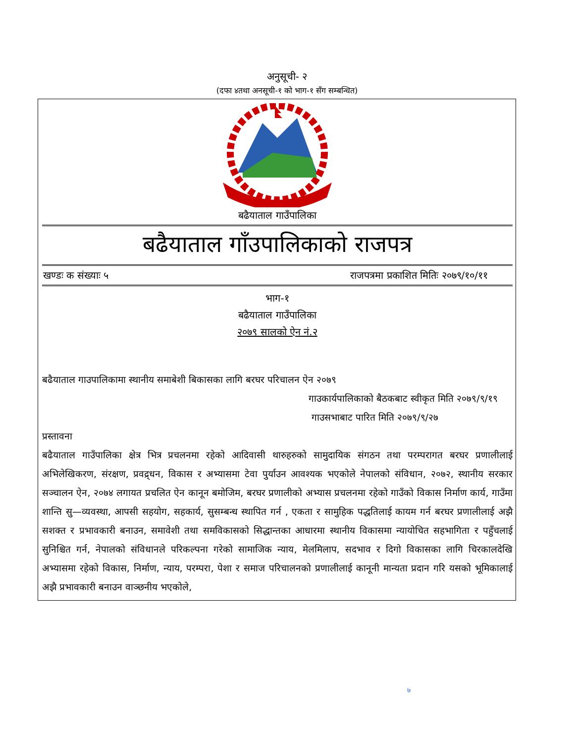अनुसूची- २
(दफा ४तथा अनसूची-१ को भाग-१ सँग सम्बन्धित)
बढैयाताल गाउँपालिका
बढैयाताल गाँउपालिकाको राजपत्र
खण्डः क संख्याः ५ राजपत्रमा प्रकाशित मितिः २०७९/१०/११
भाग-१
बढैयाताल गाउँपालिका
२०७९ सालको ऐन नं.२
बढैयाताल गाउपालिकामा स्थानीय समाबेशी बिकासका लागि बरघर परिचालन ऐन २०७९
गाउकार्यपालिकाको बैठकबाट स्वीकृत मिति २०७९/९/१९
गाउसभाबाट पारित मिति २०७९/९/२७
प्रस्तावना
बढैयाताल गाउँपालिका क्षेत्र भित्र प्रचलनमा रहेको आदिवासी थारुहरुको सामुदायिक संगठन तथा परम्परागत बरघर प्रणालीलाई अभिलेखिकरण, संरक्षण, प्रवद्र्धन, विकास र अभ्यासमा टेवा पुर्याउन आवश्यक भएकोले नेपालको संविधान, २०७२, स्थानीय सरकार सञ्चालन ऐन, २०७४ लगायत प्रचलित ऐन कानून बमोजिम, बरघर प्रणालीको अभ्यास प्रचलनमा रहेको गाउँको विकास निर्माण कार्य, गाउँमा शान्ति सु—व्यवस्था, आपसी सहयोग, सहकार्य, सुसम्बन्ध स्थापित गर्न , एकता र सामुहिक पद्धतिलाई कायम गर्न बरघर प्रणालीलाई अझै सशक्त र प्रभावकारी बनाउन, समावेशी तथा समविकासको सिद्धान्तका आधारमा स्थानीय विकासमा न्यायोचित सहभागिता र पहुँचलाई सुनिश्चित गर्न, नेपालको संविधानले परिकल्पना गरेको सामाजिक न्याय, मेलमिलाप, सदभाव र दिगो विकासका लागि चिरकालदेखि अभ्यासमा रहेको विकास, निर्माण, न्याय, परम्परा, पेशा र समाज परिचालनको प्रणालीलाई कानूनी मान्यता प्रदान गरि यसको भूमिकालाई अझै प्रभावकारी बनाउन वाञ्छनीय भएकोले,
७